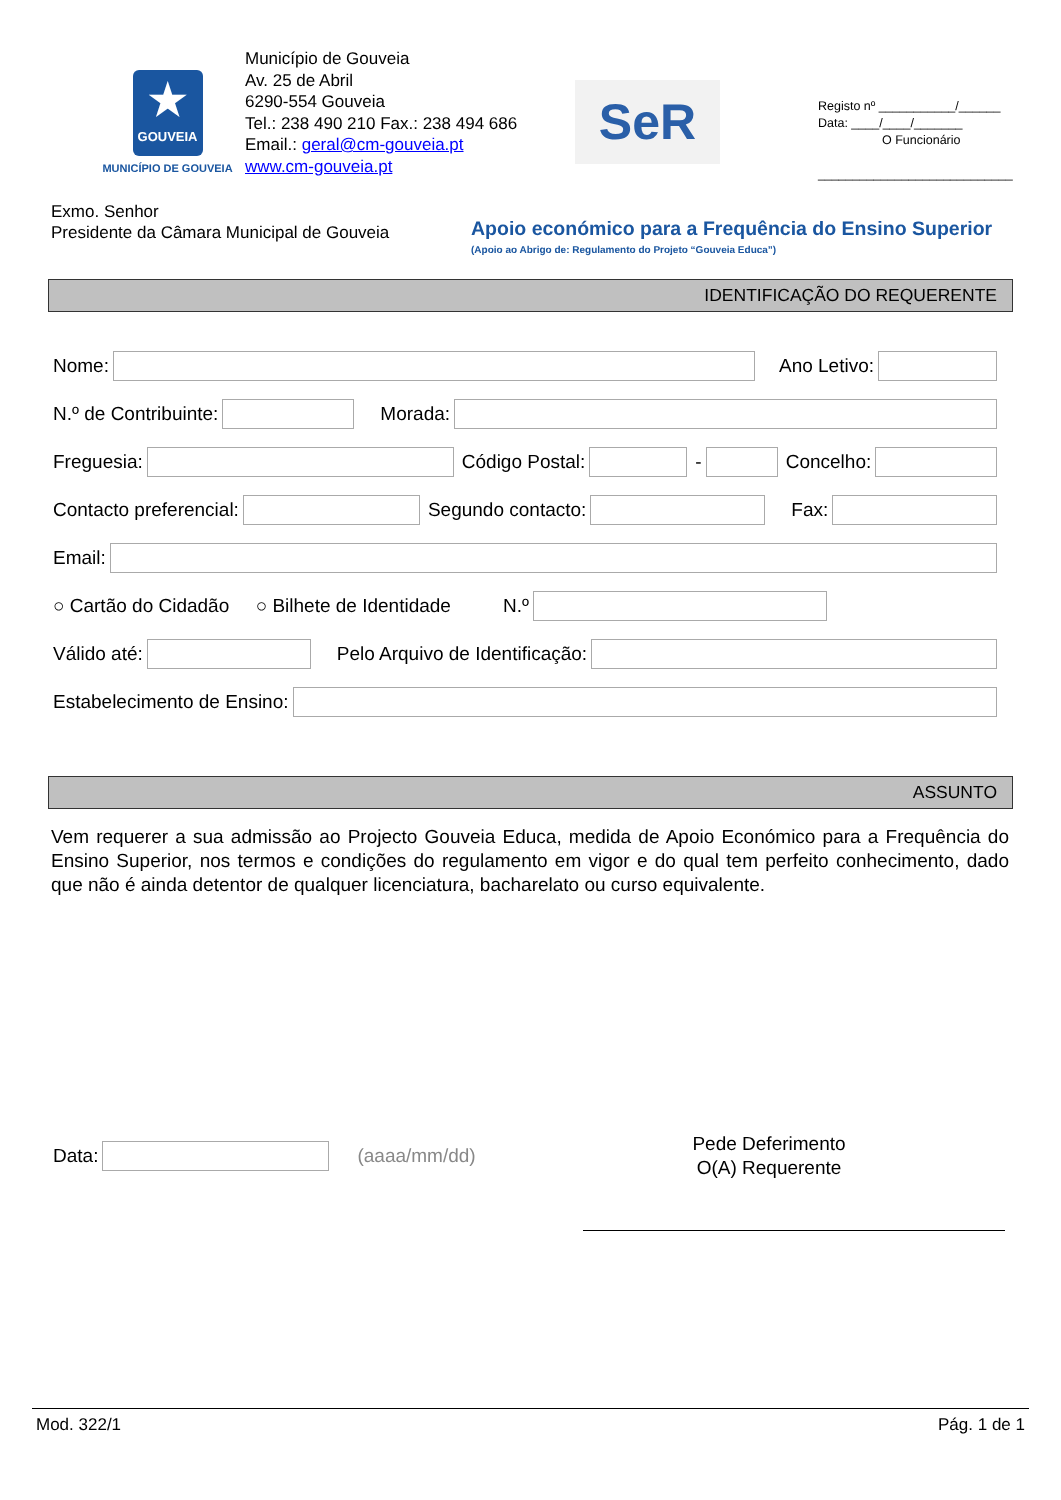★
GOUVEIA
MUNICÍPIO DE GOUVEIA
Município de Gouveia
Av. 25 de Abril
6290-554 Gouveia
Tel.: 238 490 210 Fax.: 238 494 686
Email.: geral@cm-gouveia.pt
www.cm-gouveia.pt
SeR
Registo nº ___________/______
Data: ____/____/_______
O Funcionário
____________________________
Exmo. Senhor
Presidente da Câmara Municipal de Gouveia
Apoio económico para a Frequência do Ensino Superior
(Apoio ao Abrigo de: Regulamento do Projeto “Gouveia Educa”)
IDENTIFICAÇÃO DO REQUERENTE
Nome: Ano Letivo:
N.º de Contribuinte: Morada:
Freguesia: Código Postal: - Concelho:
Contacto preferencial: Segundo contacto: Fax:
Email:
○ Cartão do Cidadão ○ Bilhete de Identidade N.º
Válido até: Pelo Arquivo de Identificação:
Estabelecimento de Ensino:
ASSUNTO
Vem requerer a sua admissão ao Projecto Gouveia Educa, medida de Apoio Económico para a Frequência do Ensino Superior, nos termos e condições do regulamento em vigor e do qual tem perfeito conhecimento, dado que não é ainda detentor de qualquer licenciatura, bacharelato ou curso equivalente.
Data: (aaaa/mm/dd)
Pede Deferimento
O(A) Requerente
Mod. 322/1 Pág. 1 de 1